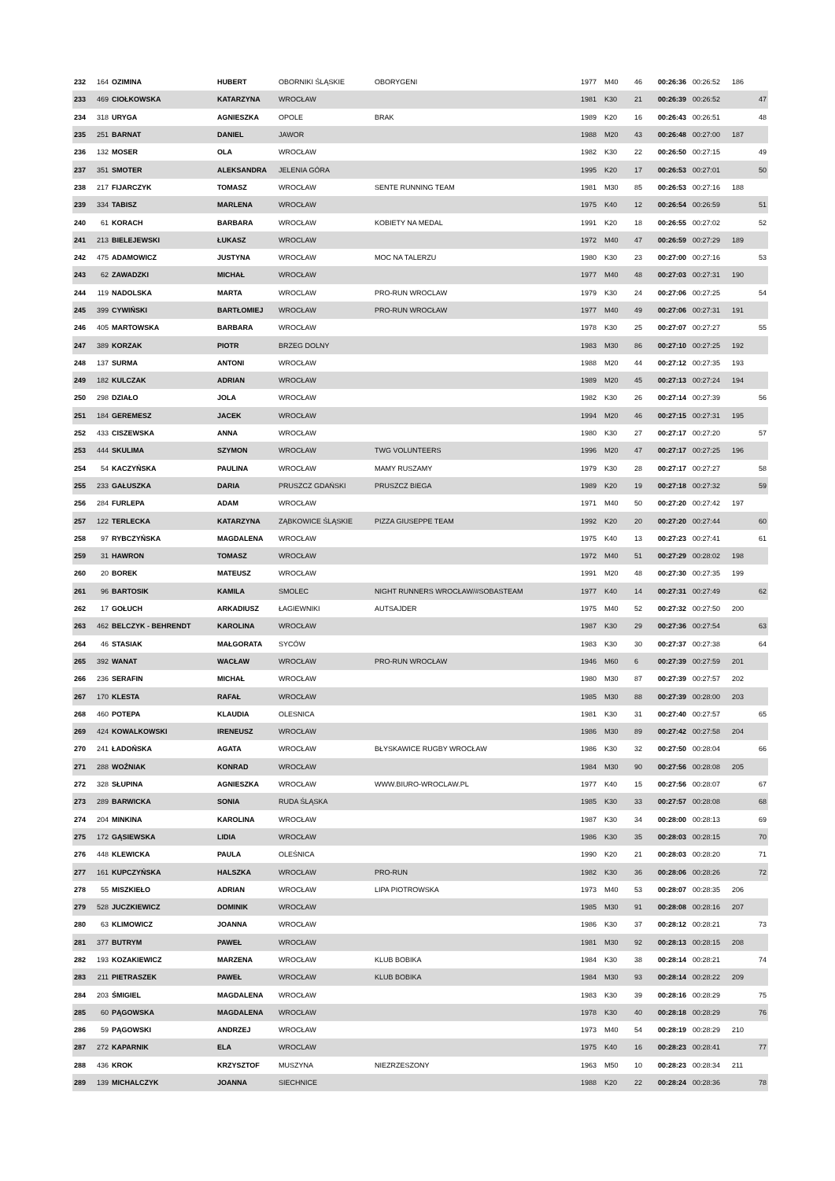| 232 | 164 | OZIMINA | HUBERT | OBORNIKI ŚLĄSKIE | OBORYGENI | 1977 | M40 | 46 | 00:26:36 | 00:26:52 | 186 | |
| 233 | 469 | CIOŁKOWSKA | KATARZYNA | WROCŁAW | | 1981 | K30 | 21 | 00:26:39 | 00:26:52 | | 47 |
| 234 | 318 | URYGA | AGNIESZKA | OPOLE | BRAK | 1989 | K20 | 16 | 00:26:43 | 00:26:51 | | 48 |
| 235 | 251 | BARNAT | DANIEL | JAWOR | | 1988 | M20 | 43 | 00:26:48 | 00:27:00 | 187 | |
| 236 | 132 | MOSER | OLA | WROCŁAW | | 1982 | K30 | 22 | 00:26:50 | 00:27:15 | | 49 |
| 237 | 351 | SMOTER | ALEKSANDRA | JELENIA GÓRA | | 1995 | K20 | 17 | 00:26:53 | 00:27:01 | | 50 |
| 238 | 217 | FIJARCZYK | TOMASZ | WROCŁAW | SENTE RUNNING TEAM | 1981 | M30 | 85 | 00:26:53 | 00:27:16 | 188 | |
| 239 | 334 | TABISZ | MARLENA | WROCŁAW | | 1975 | K40 | 12 | 00:26:54 | 00:26:59 | | 51 |
| 240 | 61 | KORACH | BARBARA | WROCŁAW | KOBIETY NA MEDAL | 1991 | K20 | 18 | 00:26:55 | 00:27:02 | | 52 |
| 241 | 213 | BIELEJEWSKI | ŁUKASZ | WROCLAW | | 1972 | M40 | 47 | 00:26:59 | 00:27:29 | 189 | |
| 242 | 475 | ADAMOWICZ | JUSTYNA | WROCŁAW | MOC NA TALERZU | 1980 | K30 | 23 | 00:27:00 | 00:27:16 | | 53 |
| 243 | 62 | ZAWADZKI | MICHAŁ | WROCŁAW | | 1977 | M40 | 48 | 00:27:03 | 00:27:31 | 190 | |
| 244 | 119 | NADOLSKA | MARTA | WROCLAW | PRO-RUN WROCLAW | 1979 | K30 | 24 | 00:27:06 | 00:27:25 | | 54 |
| 245 | 399 | CYWIŃSKI | BARTŁOMIEJ | WROCŁAW | PRO-RUN WROCŁAW | 1977 | M40 | 49 | 00:27:06 | 00:27:31 | 191 | |
| 246 | 405 | MARTOWSKA | BARBARA | WROCŁAW | | 1978 | K30 | 25 | 00:27:07 | 00:27:27 | | 55 |
| 247 | 389 | KORZAK | PIOTR | BRZEG DOLNY | | 1983 | M30 | 86 | 00:27:10 | 00:27:25 | 192 | |
| 248 | 137 | SURMA | ANTONI | WROCŁAW | | 1988 | M20 | 44 | 00:27:12 | 00:27:35 | 193 | |
| 249 | 182 | KULCZAK | ADRIAN | WROCŁAW | | 1989 | M20 | 45 | 00:27:13 | 00:27:24 | 194 | |
| 250 | 298 | DZIAŁO | JOLA | WROCŁAW | | 1982 | K30 | 26 | 00:27:14 | 00:27:39 | | 56 |
| 251 | 184 | GEREMESZ | JACEK | WROCŁAW | | 1994 | M20 | 46 | 00:27:15 | 00:27:31 | 195 | |
| 252 | 433 | CISZEWSKA | ANNA | WROCŁAW | | 1980 | K30 | 27 | 00:27:17 | 00:27:20 | | 57 |
| 253 | 444 | SKULIMA | SZYMON | WROCŁAW | TWG VOLUNTEERS | 1996 | M20 | 47 | 00:27:17 | 00:27:25 | 196 | |
| 254 | 54 | KACZYŃSKA | PAULINA | WROCŁAW | MAMY RUSZAMY | 1979 | K30 | 28 | 00:27:17 | 00:27:27 | | 58 |
| 255 | 233 | GAŁUSZKA | DARIA | PRUSZCZ GDAŃSKI | PRUSZCZ BIEGA | 1989 | K20 | 19 | 00:27:18 | 00:27:32 | | 59 |
| 256 | 284 | FURLEPA | ADAM | WROCŁAW | | 1971 | M40 | 50 | 00:27:20 | 00:27:42 | 197 | |
| 257 | 122 | TERLECKA | KATARZYNA | ZĄBKOWICE ŚLĄSKIE | PIZZA GIUSEPPE TEAM | 1992 | K20 | 20 | 00:27:20 | 00:27:44 | | 60 |
| 258 | 97 | RYBCZYŃSKA | MAGDALENA | WROCŁAW | | 1975 | K40 | 13 | 00:27:23 | 00:27:41 | | 61 |
| 259 | 31 | HAWRON | TOMASZ | WROCŁAW | | 1972 | M40 | 51 | 00:27:29 | 00:28:02 | 198 | |
| 260 | 20 | BOREK | MATEUSZ | WROCŁAW | | 1991 | M20 | 48 | 00:27:30 | 00:27:35 | 199 | |
| 261 | 96 | BARTOSIK | KAMILA | SMOLEC | NIGHT RUNNERS WROCŁAW/#SOBASTEAM | 1977 | K40 | 14 | 00:27:31 | 00:27:49 | | 62 |
| 262 | 17 | GOŁUCH | ARKADIUSZ | ŁAGIEWNIKI | AUTSAJDER | 1975 | M40 | 52 | 00:27:32 | 00:27:50 | 200 | |
| 263 | 462 | BELCZYK - BEHRENDT | KAROLINA | WROCŁAW | | 1987 | K30 | 29 | 00:27:36 | 00:27:54 | | 63 |
| 264 | 46 | STASIAK | MAŁGORATA | SYCÓW | | 1983 | K30 | 30 | 00:27:37 | 00:27:38 | | 64 |
| 265 | 392 | WANAT | WACŁAW | WROCŁAW | PRO-RUN WROCŁAW | 1946 | M60 | 6 | 00:27:39 | 00:27:59 | 201 | |
| 266 | 236 | SERAFIN | MICHAŁ | WROCŁAW | | 1980 | M30 | 87 | 00:27:39 | 00:27:57 | 202 | |
| 267 | 170 | KLESTA | RAFAŁ | WROCŁAW | | 1985 | M30 | 88 | 00:27:39 | 00:28:00 | 203 | |
| 268 | 460 | POTEPA | KLAUDIA | OLESNICA | | 1981 | K30 | 31 | 00:27:40 | 00:27:57 | | 65 |
| 269 | 424 | KOWALKOWSKI | IRENEUSZ | WROCŁAW | | 1986 | M30 | 89 | 00:27:42 | 00:27:58 | 204 | |
| 270 | 241 | ŁADOŃSKA | AGATA | WROCŁAW | BŁYSKAWICE RUGBY WROCŁAW | 1986 | K30 | 32 | 00:27:50 | 00:28:04 | | 66 |
| 271 | 288 | WOŹNIAK | KONRAD | WROCŁAW | | 1984 | M30 | 90 | 00:27:56 | 00:28:08 | 205 | |
| 272 | 328 | SŁUPINA | AGNIESZKA | WROCŁAW | WWW.BIURO-WROCLAW.PL | 1977 | K40 | 15 | 00:27:56 | 00:28:07 | | 67 |
| 273 | 289 | BARWICKA | SONIA | RUDA ŚLĄSKA | | 1985 | K30 | 33 | 00:27:57 | 00:28:08 | | 68 |
| 274 | 204 | MINKINA | KAROLINA | WROCŁAW | | 1987 | K30 | 34 | 00:28:00 | 00:28:13 | | 69 |
| 275 | 172 | GĄSIEWSKA | LIDIA | WROCŁAW | | 1986 | K30 | 35 | 00:28:03 | 00:28:15 | | 70 |
| 276 | 448 | KLEWICKA | PAULA | OLEŚNICA | | 1990 | K20 | 21 | 00:28:03 | 00:28:20 | | 71 |
| 277 | 161 | KUPCZYŃSKA | HALSZKA | WROCŁAW | PRO-RUN | 1982 | K30 | 36 | 00:28:06 | 00:28:26 | | 72 |
| 278 | 55 | MISZKIEŁO | ADRIAN | WROCŁAW | LIPA PIOTROWSKA | 1973 | M40 | 53 | 00:28:07 | 00:28:35 | 206 | |
| 279 | 528 | JUCZKIEWICZ | DOMINIK | WROCŁAW | | 1985 | M30 | 91 | 00:28:08 | 00:28:16 | 207 | |
| 280 | 63 | KLIMOWICZ | JOANNA | WROCŁAW | | 1986 | K30 | 37 | 00:28:12 | 00:28:21 | | 73 |
| 281 | 377 | BUTRYM | PAWEŁ | WROCŁAW | | 1981 | M30 | 92 | 00:28:13 | 00:28:15 | 208 | |
| 282 | 193 | KOZAKIEWICZ | MARZENA | WROCŁAW | KLUB BOBIKA | 1984 | K30 | 38 | 00:28:14 | 00:28:21 | | 74 |
| 283 | 211 | PIETRASZEK | PAWEŁ | WROCŁAW | KLUB BOBIKA | 1984 | M30 | 93 | 00:28:14 | 00:28:22 | 209 | |
| 284 | 203 | ŚMIGIEL | MAGDALENA | WROCŁAW | | 1983 | K30 | 39 | 00:28:16 | 00:28:29 | | 75 |
| 285 | 60 | PĄGOWSKA | MAGDALENA | WROCŁAW | | 1978 | K30 | 40 | 00:28:18 | 00:28:29 | | 76 |
| 286 | 59 | PĄGOWSKI | ANDRZEJ | WROCŁAW | | 1973 | M40 | 54 | 00:28:19 | 00:28:29 | 210 | |
| 287 | 272 | KAPARNIK | ELA | WROCLAW | | 1975 | K40 | 16 | 00:28:23 | 00:28:41 | | 77 |
| 288 | 436 | KROK | KRZYSZTOF | MUSZYNA | NIEZRZESZONY | 1963 | M50 | 10 | 00:28:23 | 00:28:34 | 211 | |
| 289 | 139 | MICHALCZYK | JOANNA | SIECHNICE | | 1988 | K20 | 22 | 00:28:24 | 00:28:36 | | 78 |